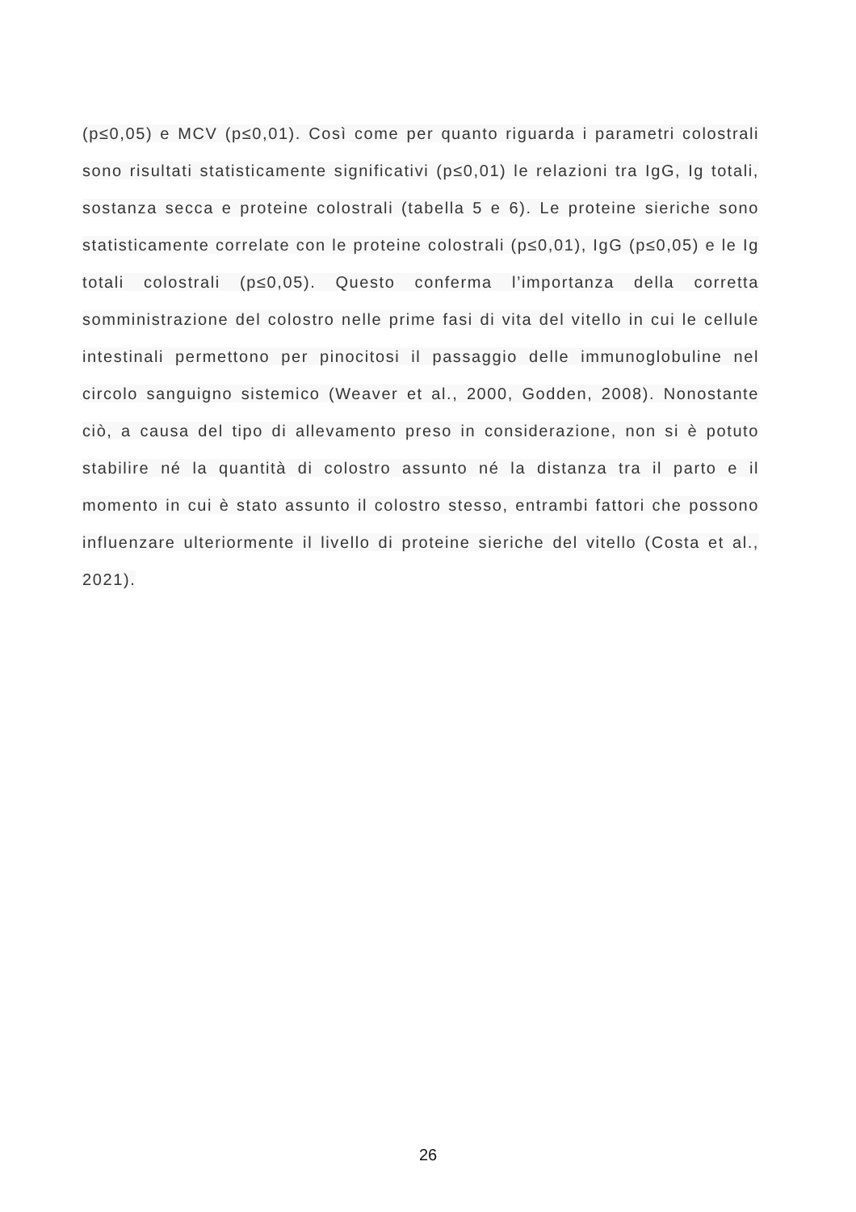(p≤0,05) e MCV (p≤0,01). Così come per quanto riguarda i parametri colostrali sono risultati statisticamente significativi (p≤0,01) le relazioni tra IgG, Ig totali, sostanza secca e proteine colostrali (tabella 5 e 6). Le proteine sieriche sono statisticamente correlate con le proteine colostrali (p≤0,01), IgG (p≤0,05) e le Ig totali colostrali (p≤0,05). Questo conferma l’importanza della corretta somministrazione del colostro nelle prime fasi di vita del vitello in cui le cellule intestinali permettono per pinocitosi il passaggio delle immunoglobuline nel circolo sanguigno sistemico (Weaver et al., 2000, Godden, 2008). Nonostante ciò, a causa del tipo di allevamento preso in considerazione, non si è potuto stabilire né la quantità di colostro assunto né la distanza tra il parto e il momento in cui è stato assunto il colostro stesso, entrambi fattori che possono influenzare ulteriormente il livello di proteine sieriche del vitello (Costa et al., 2021).
26